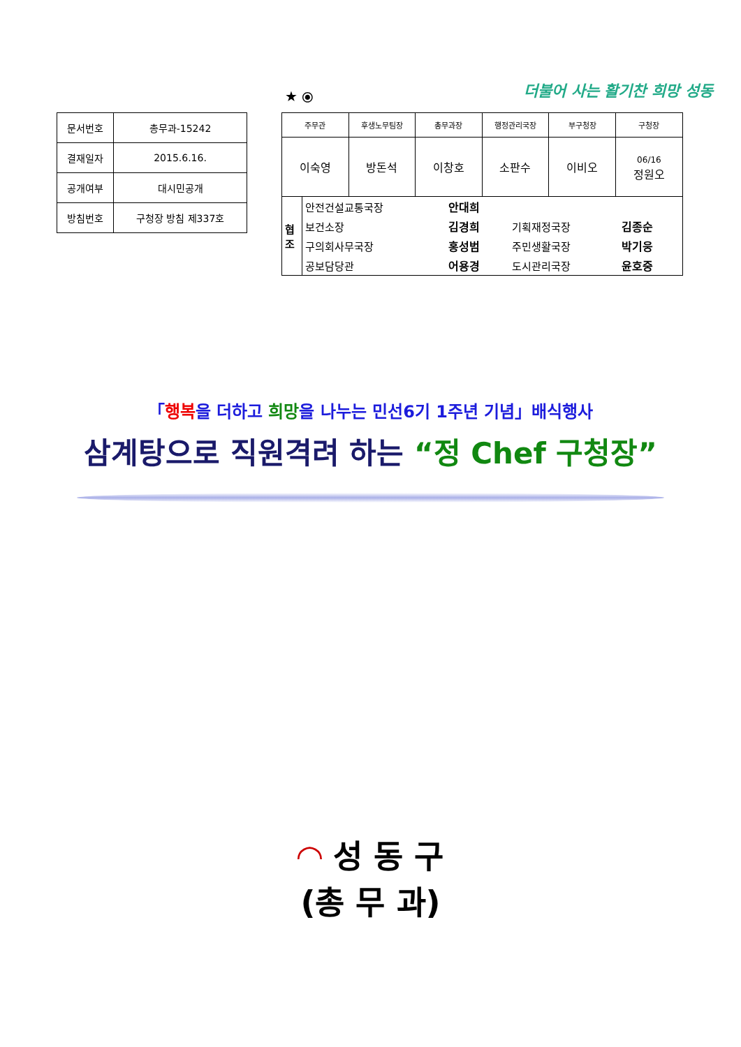| 문서번호 | 총무과-15242 |
| 결재일자 | 2015.6.16. |
| 공개여부 | 대시민공개 |
| 방침번호 | 구청장 방침 제337호 |
★ ⦿ 더불어 사는 활기찬 희망 성동
| 주무관 | 후생노무팀장 | 총무과장 | 행정관리국장 | 부구청장 | 구청장 |
| --- | --- | --- | --- | --- | --- |
| 이숙영 | 방돈석 | 이창호 | 소판수 | 이비오 | 06/16 정원오 |
| / 협 조 / 안전건설교통국장 / 안대희 / / / / / 보건소장 / 김경희 / 기획재정국장 / 김종순 / / / 구의회사무국장 / 홍성범 / 주민생활국장 / 박기웅 / / / 공보담당관 / 어용경 / 도시관리국장 / 윤호중 / | | | | | |
「행복을 더하고 희망을 나누는 민선6기 1주년 기념」배식행사
삼계탕으로 직원격려 하는 “정 Chef 구청장”
◠ 성 동 구
(총 무 과)